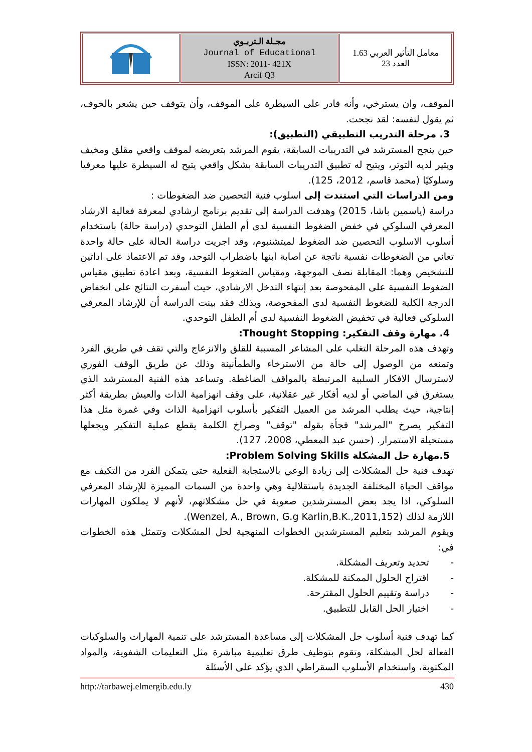| | مجـلة الـتربـوي Journal of Educational ISSN: 2011- 421X Arcif Q3 | معامل التأثير العربي 1.63 العدد 23 |
الموقف، وان يسترخي، وأنه قادر على السيطرة على الموقف، وأن يتوقف حين يشعر بالخوف، ثم يقول لنفسه: لقد نجحت.
3. مرحلة التدريب التطبيقي (التطبيق):
حين ينجح المسترشد في التدريبات السابقة، يقوم المرشد بتعريضه لموقف واقعي مقلق ومخيف ويثير لديه التوتر، ويتيح له تطبيق التدريبات السابقة بشكل واقعي يتيح له السيطرة عليها معرفيا وسلوكيًا (محمد قاسم، 2012، 125).
ومن الدراسات التي استندت إلى اسلوب فنية التحصين ضد الضغوطات :
دراسة (ياسمين باشا، 2015) وهدفت الدراسة إلى تقديم برنامج ارشادي لمعرفة فعالية الارشاد المعرفي السلوكي في خفض الضغوط النفسية لدى أم الطفل التوحدي (دراسة حالة) باستخدام أسلوب الاسلوب التحصين ضد الضغوط لميتشنبوم، وقد اجريت دراسة الحالة على حالة واحدة تعاني من الضغوطات نفسية ناتجة عن اصابة ابنها باضطراب التوحد، وقد تم الاعتماد على اداتين للتشخيص وهما: المقابلة نصف الموجهة، ومقياس الضغوط النفسية، وبعد اعادة تطبيق مقياس الضغوط النفسية على المفحوصة بعد إنتهاء التدخل الارشادي، حيث أسفرت النتائج على انخفاض الدرجة الكلية للضغوط النفسية لدى المفحوصة، وبذلك فقد بينت الدراسة أن للإرشاد المعرفي السلوكي فعالية في تخفيض الضغوط النفسية لدى أم الطفل التوحدي.
4. مهارة وقف التفكير: Thought Stopping:
وتهدف هذه المرحلة التغلب على المشاعر المسببة للقلق والانزعاج والتي تقف في طريق الفرد وتمنعه من الوصول إلى حالة من الاسترخاء والطمأنينة وذلك عن طريق الوقف الفوري لاسترسال الافكار السلبية المرتبطة بالمواقف الضاغطة. وتساعد هذه الفنية المسترشد الذي يستغرق في الماضي أو لديه أفكار غير عقلانية، على وقف انهزامية الذات والعيش بطريقة أكثر إنتاجية، حيث يطلب المرشد من العميل التفكير بأسلوب انهزامية الذات وفي غمرة مثل هذا التفكير يصرخ "المرشد" فجأة بقوله "توقف" وصراخ الكلمة يقطع عملية التفكير ويجعلها مستحيلة الاستمرار. (حسن عبد المعطي، 2008، 127).
5.مهارة حل المشكلة Problem Solving Skills:
تهدف فنية حل المشكلات إلى زيادة الوعي بالاستجابة الفعلية حتى يتمكن الفرد من التكيف مع مواقف الحياة المختلفة الجديدة باستقلالية وهي واحدة من السمات المميزة للإرشاد المعرفي السلوكي، اذا يجد بعض المسترشدين صعوبة في حل مشكلاتهم، لأنهم لا يملكون المهارات اللازمة لذلك (Wenzel, A., Brown, G.g Karlin,B.K.,2011,152).
ويقوم المرشد بتعليم المسترشدين الخطوات المنهجية لحل المشكلات وتتمثل هذه الخطوات في:
- تحديد وتعريف المشكلة.
- اقتراح الحلول الممكنة للمشكلة.
- دراسة وتقييم الحلول المقترحة.
- اختيار الحل القابل للتطبيق.
كما تهدف فنية أسلوب حل المشكلات إلى مساعدة المسترشد على تنمية المهارات والسلوكيات الفعالة لحل المشكلة، وتقوم بتوظيف طرق تعليمية مباشرة مثل التعليمات الشفوية، والمواد المكتوبة، واستخدام الأسلوب السقراطي الذي يؤكد على الأسئلة
http://tarbawej.elmergib.edu.ly 430